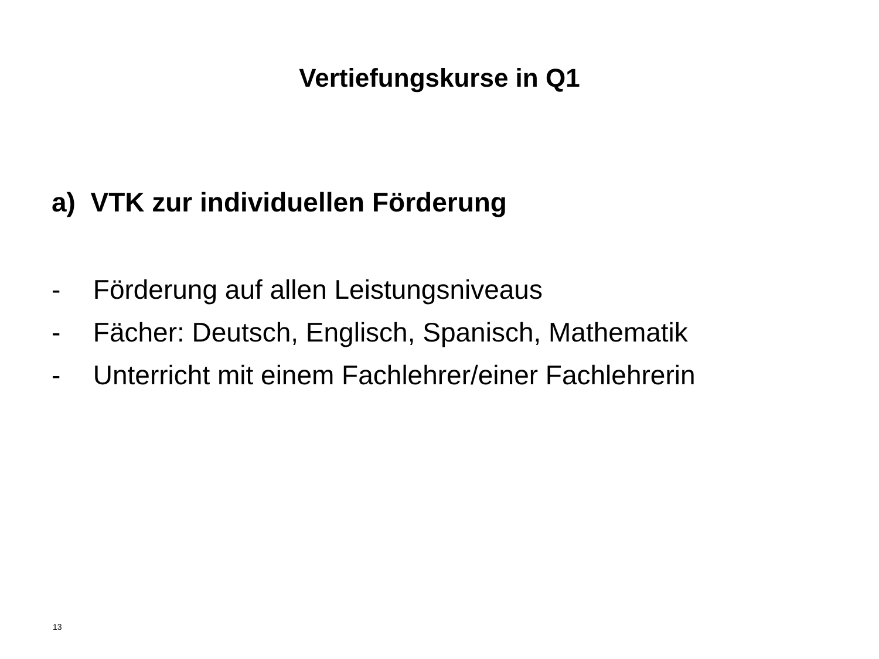Vertiefungskurse in Q1
a) VTK zur individuellen Förderung
- Förderung auf allen Leistungsniveaus
- Fächer: Deutsch, Englisch, Spanisch, Mathematik
- Unterricht mit einem Fachlehrer/einer Fachlehrerin
13